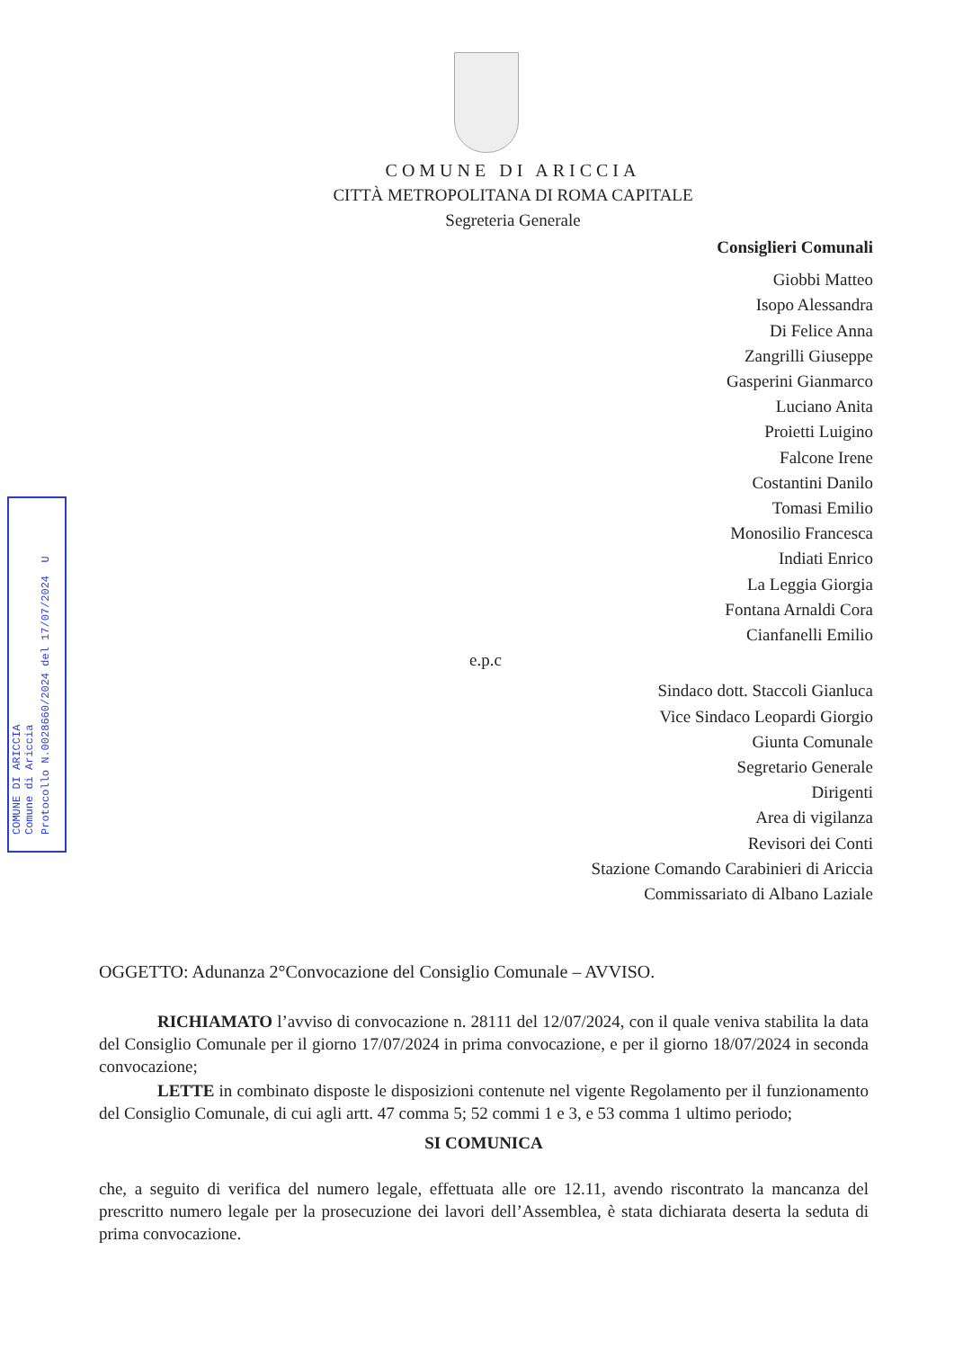COMUNE DI ARICCIA
Comune di Ariccia
Protocollo N.0028660/2024 del 17/07/2024 U
COMUNE DI ARICCIA
CITTÀ METROPOLITANA DI ROMA CAPITALE
Segreteria Generale
Consiglieri Comunali
Giobbi Matteo
Isopo Alessandra
Di Felice Anna
Zangrilli Giuseppe
Gasperini Gianmarco
Luciano Anita
Proietti Luigino
Falcone Irene
Costantini Danilo
Tomasi Emilio
Monosilio Francesca
Indiati Enrico
La Leggia Giorgia
Fontana Arnaldi Cora
Cianfanelli Emilio
e.p.c
Sindaco dott. Staccoli Gianluca
Vice Sindaco Leopardi Giorgio
Giunta Comunale
Segretario Generale
Dirigenti
Area di vigilanza
Revisori dei Conti
Stazione Comando Carabinieri di Ariccia
Commissariato di Albano Laziale
OGGETTO: Adunanza 2°Convocazione del Consiglio Comunale – AVVISO.
RICHIAMATO l’avviso di convocazione n. 28111 del 12/07/2024, con il quale veniva stabilita la data del Consiglio Comunale per il giorno 17/07/2024 in prima convocazione, e per il giorno 18/07/2024 in seconda convocazione;
LETTE in combinato disposte le disposizioni contenute nel vigente Regolamento per il funzionamento del Consiglio Comunale, di cui agli artt. 47 comma 5; 52 commi 1 e 3, e 53 comma 1 ultimo periodo;
SI COMUNICA
che, a seguito di verifica del numero legale, effettuata alle ore 12.11, avendo riscontrato la mancanza del prescritto numero legale per la prosecuzione dei lavori dell’Assemblea, è stata dichiarata deserta la seduta di prima convocazione.